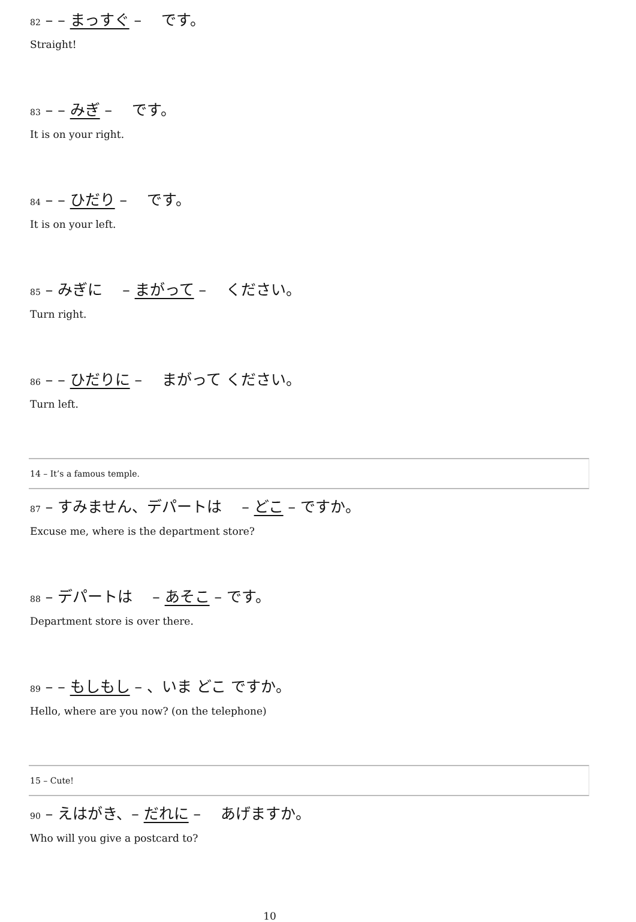82 – – まっすぐ – 　です。
Straight!
83 – – みぎ – 　です。
It is on your right.
84 – – ひだり – 　です。
It is on your left.
85 – みぎに 　– まがって – 　ください。
Turn right.
86 – – ひだりに – 　まがって ください。
Turn left.
14 – It’s a famous temple.
87 – すみません、デパートは 　– どこ – ですか。
Excuse me, where is the department store?
88 – デパートは 　– あそこ – です。
Department store is over there.
89 – – もしもし – 、いま どこ ですか。
Hello, where are you now? (on the telephone)
15 – Cute!
90 – えはがき、– だれに – 　あげますか。
Who will you give a postcard to?
10